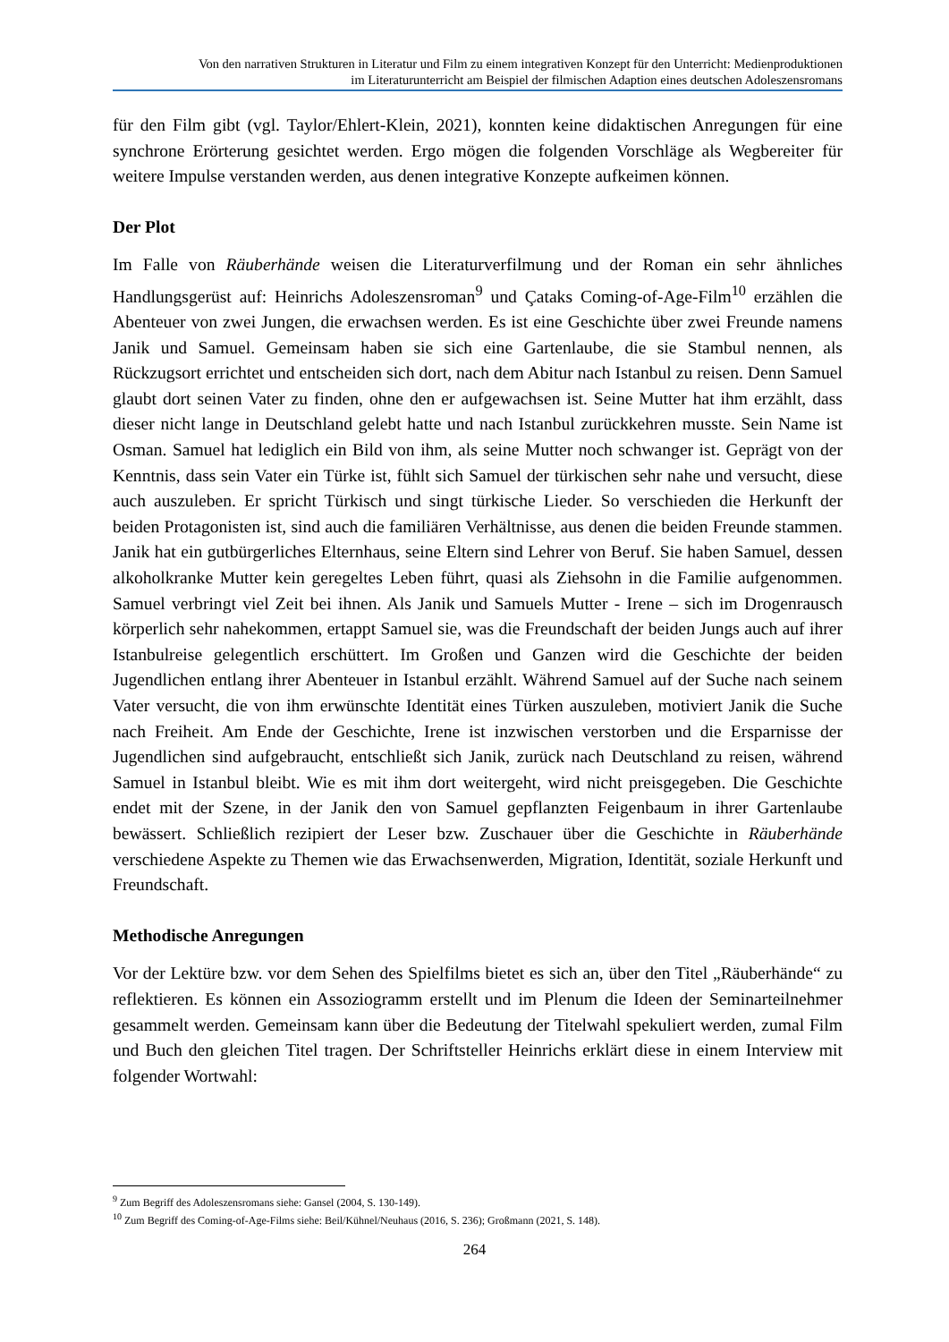Von den narrativen Strukturen in Literatur und Film zu einem integrativen Konzept für den Unterricht: Medienproduktionen
im Literaturunterricht am Beispiel der filmischen Adaption eines deutschen Adoleszensromans
für den Film gibt (vgl. Taylor/Ehlert-Klein, 2021), konnten keine didaktischen Anregungen für eine synchrone Erörterung gesichtet werden. Ergo mögen die folgenden Vorschläge als Wegbereiter für weitere Impulse verstanden werden, aus denen integrative Konzepte aufkeimen können.
Der Plot
Im Falle von Räuberhände weisen die Literaturverfilmung und der Roman ein sehr ähnliches Handlungsgerüst auf: Heinrichs Adoleszensroman<sup>9</sup> und Çataks Coming-of-Age-Film<sup>10</sup> erzählen die Abenteuer von zwei Jungen, die erwachsen werden. Es ist eine Geschichte über zwei Freunde namens Janik und Samuel. Gemeinsam haben sie sich eine Gartenlaube, die sie Stambul nennen, als Rückzugsort errichtet und entscheiden sich dort, nach dem Abitur nach Istanbul zu reisen. Denn Samuel glaubt dort seinen Vater zu finden, ohne den er aufgewachsen ist. Seine Mutter hat ihm erzählt, dass dieser nicht lange in Deutschland gelebt hatte und nach Istanbul zurückkehren musste. Sein Name ist Osman. Samuel hat lediglich ein Bild von ihm, als seine Mutter noch schwanger ist. Geprägt von der Kenntnis, dass sein Vater ein Türke ist, fühlt sich Samuel der türkischen sehr nahe und versucht, diese auch auszuleben. Er spricht Türkisch und singt türkische Lieder. So verschieden die Herkunft der beiden Protagonisten ist, sind auch die familiären Verhältnisse, aus denen die beiden Freunde stammen. Janik hat ein gutbürgerliches Elternhaus, seine Eltern sind Lehrer von Beruf. Sie haben Samuel, dessen alkoholkranke Mutter kein geregeltes Leben führt, quasi als Ziehsohn in die Familie aufgenommen. Samuel verbringt viel Zeit bei ihnen. Als Janik und Samuels Mutter - Irene – sich im Drogenrausch körperlich sehr nahekommen, ertappt Samuel sie, was die Freundschaft der beiden Jungs auch auf ihrer Istanbulreise gelegentlich erschüttert. Im Großen und Ganzen wird die Geschichte der beiden Jugendlichen entlang ihrer Abenteuer in Istanbul erzählt. Während Samuel auf der Suche nach seinem Vater versucht, die von ihm erwünschte Identität eines Türken auszuleben, motiviert Janik die Suche nach Freiheit. Am Ende der Geschichte, Irene ist inzwischen verstorben und die Ersparnisse der Jugendlichen sind aufgebraucht, entschließt sich Janik, zurück nach Deutschland zu reisen, während Samuel in Istanbul bleibt. Wie es mit ihm dort weitergeht, wird nicht preisgegeben. Die Geschichte endet mit der Szene, in der Janik den von Samuel gepflanzten Feigenbaum in ihrer Gartenlaube bewässert. Schließlich rezipiert der Leser bzw. Zuschauer über die Geschichte in Räuberhände verschiedene Aspekte zu Themen wie das Erwachsenwerden, Migration, Identität, soziale Herkunft und Freundschaft.
Methodische Anregungen
Vor der Lektüre bzw. vor dem Sehen des Spielfilms bietet es sich an, über den Titel „Räuberhände“ zu reflektieren. Es können ein Assoziogramm erstellt und im Plenum die Ideen der Seminarteilnehmer gesammelt werden. Gemeinsam kann über die Bedeutung der Titelwahl spekuliert werden, zumal Film und Buch den gleichen Titel tragen. Der Schriftsteller Heinrichs erklärt diese in einem Interview mit folgender Wortwahl:
<sup>9</sup> Zum Begriff des Adoleszensromans siehe: Gansel (2004, S. 130-149).
<sup>10</sup> Zum Begriff des Coming-of-Age-Films siehe: Beil/Kühnel/Neuhaus (2016, S. 236); Großmann (2021, S. 148).
264